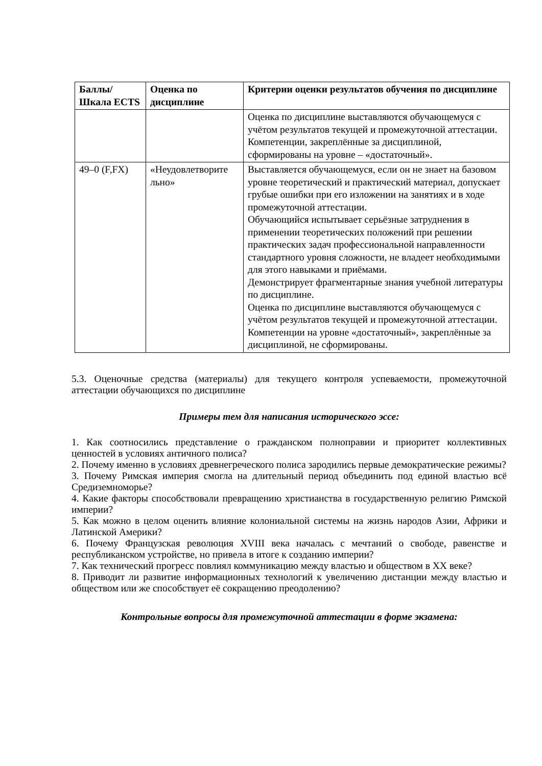| Баллы/ Шкала ECTS | Оценка по дисциплине | Критерии оценки результатов обучения по дисциплине |
| --- | --- | --- |
| | | Оценка по дисциплине выставляются обучающемуся с учётом результатов текущей и промежуточной аттестации. Компетенции, закреплённые за дисциплиной, сформированы на уровне – «достаточный». |
| 49–0 (F,FX) | «Неудовлетворите льно» | Выставляется обучающемуся, если он не знает на базовом уровне теоретический и практический материал, допускает грубые ошибки при его изложении на занятиях и в ходе промежуточной аттестации. Обучающийся испытывает серьёзные затруднения в применении теоретических положений при решении практических задач профессиональной направленности стандартного уровня сложности, не владеет необходимыми для этого навыками и приёмами. Демонстрирует фрагментарные знания учебной литературы по дисциплине. Оценка по дисциплине выставляются обучающемуся с учётом результатов текущей и промежуточной аттестации. Компетенции на уровне «достаточный», закреплённые за дисциплиной, не сформированы. |
5.3. Оценочные средства (материалы) для текущего контроля успеваемости, промежуточной аттестации обучающихся по дисциплине
Примеры тем для написания исторического эссе:
1. Как соотносились представление о гражданском полноправии и приоритет коллективных ценностей в условиях античного полиса?
2. Почему именно в условиях древнегреческого полиса зародились первые демократические режимы?
3. Почему Римская империя смогла на длительный период объединить под единой властью всё Средиземноморье?
4. Какие факторы способствовали превращению христианства в государственную религию Римской империи?
5. Как можно в целом оценить влияние колониальной системы на жизнь народов Азии, Африки и Латинской Америки?
6. Почему Французская революция XVIII века началась с мечтаний о свободе, равенстве и республиканском устройстве, но привела в итоге к созданию империи?
7. Как технический прогресс повлиял коммуникацию между властью и обществом в XX веке?
8. Приводит ли развитие информационных технологий к увеличению дистанции между властью и обществом или же способствует её сокращению преодолению?
Контрольные вопросы для промежуточной аттестации в форме экзамена: